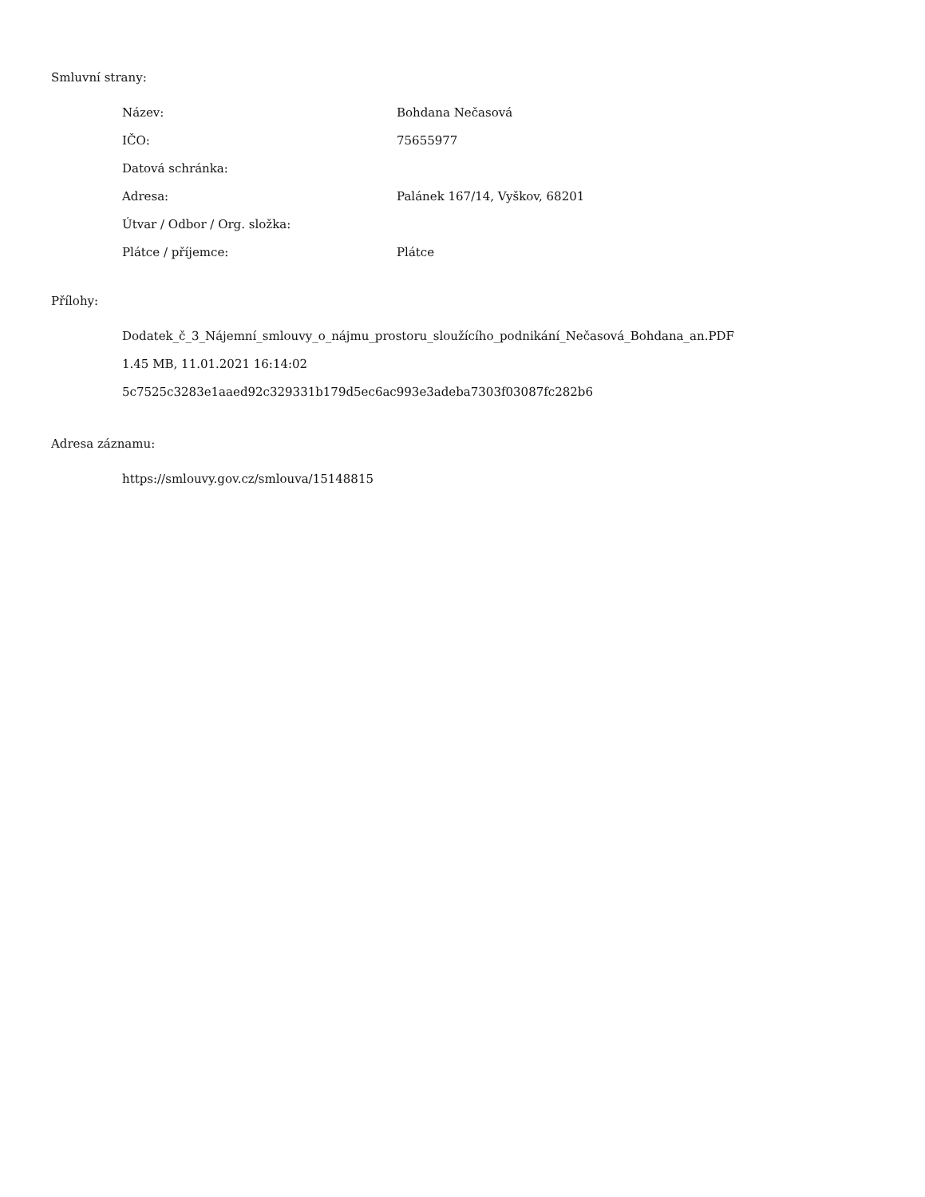Smluvní strany:
| Název: | Bohdana Nečasová |
| IČO: | 75655977 |
| Datová schránka: | |
| Adresa: | Palánek 167/14, Vyškov, 68201 |
| Útvar / Odbor / Org. složka: | |
| Plátce / příjemce: | Plátce |
Přílohy:
Dodatek_č_3_Nájemní_smlouvy_o_nájmu_prostoru_sloužícího_podnikání_Nečasová_Bohdana_an.PDF
1.45 MB, 11.01.2021 16:14:02
5c7525c3283e1aaed92c329331b179d5ec6ac993e3adeba7303f03087fc282b6
Adresa záznamu:
https://smlouvy.gov.cz/smlouva/15148815